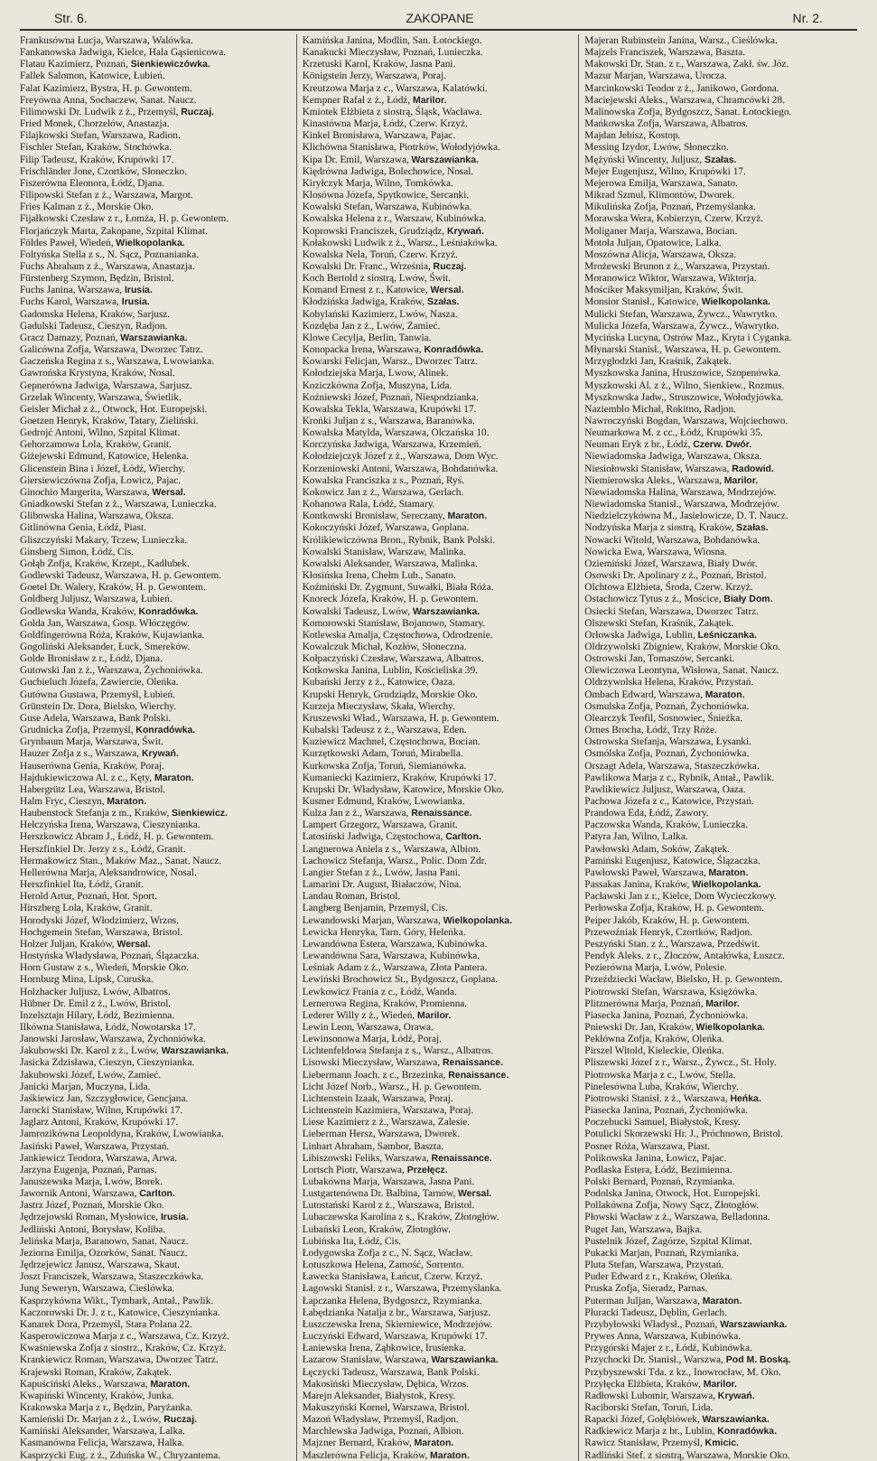Str. 6. ZAKOPANE Nr. 2.
Frankusówna Łucja, Warszawa, Walówka.
Fankanowska Jadwiga, Kielce, Hala Gąsienicowa.
Flatau Kazimierz, Poznań, Sienkiewiczówka.
Fallek Salomon, Katowice, Łubień.
Falat Kazimierz, Bystra, H. p. Gewontem.
Freyówna Anna, Sochaczew, Sanat. Naucz.
Filimowski Dr. Ludwik z ż., Przemyśl, Ruczaj.
Fried Monek, Chorzelów, Anastazja.
Filajkowski Stefan, Warszawa, Radion.
Fischler Stefan, Kraków, Stochówka.
Filip Tadeusz, Kraków, Krupówki 17.
Frischländer Jone, Czortków, Słoneczko.
Fiszerówna Eleonora, Łódź, Djana.
Filipowski Stefan z ż., Warszawa, Margot.
Fries Kalman z ż., Morskie Oko.
Fijałkowski Czesław z r., Łomża, H. p. Gewontem.
Florjańczyk Marta, Zakopane, Szpital Klimat.
Földes Paweł, Wiedeń, Wielkopolanka.
Foltyńska Stella z s., N. Sącz, Poznanianka.
Fuchs Abraham z ż., Warszawa, Anastazja.
Fürstenberg Szymon, Będzin, Bristol.
Fuchs Janina, Warszawa, Irusia.
Fuchs Karol, Warszawa, Irusia.
Gadomska Helena, Kraków, Sarjusz.
Gadulski Tadeusz, Cieszyn, Radjon.
Gracz Damazy, Poznań, Warszawianka.
Galicówna Zofja, Warszawa, Dworzec Tatrz.
Gaczeńska Regina z s., Warszawa, Lwowianka.
Gawrońska Krystyna, Kraków, Nosal.
Gepnerówna Jadwiga, Warszawa, Sarjusz.
Grzelak Wincenty, Warszawa, Świetlik.
Geisler Michał z ż., Otwock, Hot. Europejski.
Goetzen Henryk, Kraków, Tatary, Zieliński.
Gedrojć Antoni, Wilno, Szpital Klimat.
Gehorzamowa Lola, Kraków, Granit.
Giżejewski Edmund, Katowice, Helenka.
Glicenstein Bina i Józef, Łódź, Wierchy.
Giersiewiczówna Zofja, Łowicz, Pajac.
Ginochio Margerita, Warszawa, Wersal.
Gniadkowski Stefan z ż., Warszawa, Lunieczka.
Glibowska Halina, Warszawa, Oksza.
Gitlinówna Genia, Łódź, Piast.
Gliszczyński Makary, Tczew, Lunieczka.
Ginsberg Simon, Łódź, Cis.
Gołąb Zofja, Kraków, Krzept., Kadłubek.
Godlewski Tadeusz, Warszawa, H. p. Gewontem.
Goetel Dr. Walery, Kraków, H. p. Gewontem.
Goldberg Juljusz, Warszawa, Łubień.
Godlewska Wanda, Kraków, Konradówka.
Golda Jan, Warszawa, Gosp. Włóczęgów.
Goldfingerówna Róża, Kraków, Kujawianka.
Gogoliński Aleksander, Łuck, Smereków.
Golde Bronisław z r., Łódź, Djana.
Gutowski Jan z ż., Warszawa, Żychoniówka.
Gucbieluch Józefa, Zawiercie, Oleńka.
Gutówna Gustawa, Przemyśl, Łubień.
Grünstein Dr. Dora, Bielsko, Wierchy.
Guse Adela, Warszawa, Bank Polski.
Grudnicka Zofja, Przemyśl, Konradówka.
Grynbaum Marja, Warszawa, Świt.
Hauzer Zofja z s., Warszawa, Krywań.
Hauserówna Genia, Kraków, Poraj.
Hajdukiewiczowa Al. z c., Kęty, Maraton.
Habergrütz Lea, Warszawa, Bristol.
Halm Fryc, Cieszyn, Maraton.
Haubenstock Stefanja z m., Kraków, Sienkiewicz.
Hełczyńska Irena, Warszawa, Cieszynianka.
Herszkowicz Abram J., Łódź, H. p. Gewontem.
Herszfinkiel Dr. Jerzy z s., Łódź, Granit.
Hermakowicz Stan., Maków Maz., Sanat. Naucz.
Hellerówna Marja, Aleksandrowice, Nosal.
Herszfinkiel Ita, Łódź, Granit.
Herold Artur, Poznań, Hot. Sport.
Hirszberg Lola, Kraków, Granit.
Horodyski Józef, Włodzimierz, Wrzos.
Hochgemein Stefan, Warszawa, Bristol.
Holzer Juljan, Kraków, Wersal.
Hostyńska Władysława, Poznań, Ślązaczka.
Horn Gustaw z s., Wiedeń, Morskie Oko.
Hornburg Mina, Lipsk, Curuśka.
Holzhacker Juljusz, Lwów, Albatros.
Hübner Dr. Emil z ż., Lwów, Bristol.
Inzelsztajn Hilary, Łódź, Bezimienna.
Ilkówna Stanisława, Łódź, Nowotarska 17.
Janowski Jarosław, Warszawa, Żychoniówka.
Jakubowski Dr. Karol z ż., Lwów, Warszawianka.
Jasicka Zdzisława, Cieszyn, Cieszynianka.
Jakubowski Józef, Lwów, Zamieć.
Janicki Marjan, Muczyna, Lida.
Jaśkiewicz Jan, Szczygłowice, Gencjana.
Jarocki Stanisław, Wilno, Krupówki 17.
Jaglarz Antoni, Kraków, Krupówki 17.
Jamrozikówna Leopoldyna, Kraków, Lwowianka.
Jasiński Paweł, Warszawa, Przystań.
Jankiewicz Teodora, Warszawa, Arwa.
Jarzyna Eugenja, Poznań, Parnas.
Januszewska Marja, Lwów, Borek.
Jawornik Antoni, Warszawa, Carlton.
Jastrz Józef, Poznań, Morskie Oko.
Jędrzejowski Roman, Mysłowice, Irusia.
Jedliński Antoni, Borysław, Koliba.
Jelińska Marja, Baranowo, Sanat. Naucz.
Jeziorna Emilja, Ozorków, Sanat. Naucz.
Jędrzejewicz Janusz, Warszawa, Skaut.
Joszt Franciszek, Warszawa, Staszeczkówka.
Jung Seweryn, Warszawa, Cieślówka.
Kasprzykówna Wikt., Tymbark, Antał., Pawlik.
Kaczorowski Dr. J. z r., Katowice, Cieszynianka.
Kanarek Dora, Przemyśl, Stara Polana 22.
Kasperowiczowa Marja z c., Warszawa, Cz. Krzyż.
Kwaśniewska Zofja z siostrz., Kraków, Cz. Krzyż.
Krankiewicz Roman, Warszawa, Dworzec Tatrz.
Krajewski Roman, Kraków, Zakątek.
Kapuściński Aleks., Warszawa, Maraton.
Kwapiński Wincenty, Kraków, Junka.
Krakowska Marja z r., Będzin, Paryżanka.
Kamieński Dr. Marjan z ż., Lwów, Ruczaj.
Kamiński Aleksander, Warszawa, Lalka.
Kasmanówna Felicja, Warszawa, Halka.
Kasprzycki Eug. z ż., Zduńska W., Chryzantema.
Kamińska Janina, Modlin, San. Łotockiego.
Kanakucki Mieczysław, Poznań, Lunieczka.
Krzetuski Karol, Kraków, Jasna Pani.
Königstein Jerzy, Warszawa, Poraj.
Kreutzowa Marja z c., Warszawa, Kalatówki.
Kempner Rafał z ż., Łódź, Marilor.
Kmiotek Elżbieta z siostrą, Śląsk, Wacława.
Kinastówna Marja, Łódź, Czerw. Krzyż.
Kinkel Bronisława, Warszawa, Pajac.
Klichówna Stanisława, Piotrków, Wołodyjówka.
Kipa Dr. Emil, Warszawa, Warszawianka.
Kiędrówna Jadwiga, Bolechowice, Nosal.
Kiryłczyk Marja, Wilno, Tomkówka.
Klosówna Józefa, Spytkowice, Sercanki.
Kowalski Stefan, Warszawa, Kubinówka.
Kowalska Helena z r., Warszaw, Kubinówka.
Koprowski Franciszek, Grudziądz, Krywań.
Kołakowski Ludwik z ż., Warsz., Leśniakówka.
Kowalska Nela, Toruń, Czerw. Krzyż.
Kowalski Dr. Franc., Września, Ruczaj.
Koch Bertold z siostrą, Lwów, Świt.
Komand Ernest z r., Katowice, Wersal.
Kłodzińska Jadwiga, Kraków, Szałas.
Kobylański Kazimierz, Lwów, Nasza.
Kozdęba Jan z ż., Lwów, Zamieć.
Klowe Cecylja, Berlin, Tanwia.
Konopacka Irena, Warszawa, Konradówka.
Kowarski Felicjan, Warsz., Dworzec Tatrz.
Kołodziejska Marja, Lwow, Alinek.
Koziczkówna Zofja, Muszyna, Lida.
Koźniewski Józef, Poznań, Niespodzianka.
Kowalska Tekla, Warszawa, Krupówki 17.
Krońki Juljan z s., Warszawa, Baranówka.
Kowalska Matylda, Warszawa, Olczańska 10.
Korczyńska Jadwiga, Warszawa, Krzemień.
Kołodziejczyk Józef z ż., Warszawa, Dom Wyc.
Korzeniowski Antoni, Warszawa, Bohdanówka.
Kowalska Franciszka z s., Poznań, Ryś.
Kokowicz Jan z ż., Warszawa, Gerlach.
Kohanowa Rala, Łódź, Stamary.
Kontkowski Bronisław, Sereczany, Maraton.
Kokoczyński Józef, Warszawa, Goplana.
Królikiewiczówna Bron., Rybnik, Bank Polski.
Kowalski Stanisław, Warszaw, Malinka.
Kowalski Aleksander, Warszawa, Malinka.
Kłosińska Irena, Chełm Lub., Sanato.
Koźmiński Dr. Zygmunt, Suwałki, Biała Róża.
Knoreck Józefa, Kraków, H. p. Gewontem.
Kowalski Tadeusz, Lwów, Warszawianka.
Komorowski Stanisław, Bojanowo, Stamary.
Kotlewska Amalja, Częstochowa, Odrodzenie.
Kowalczuk Michał, Kozłów, Słoneczna.
Kołpaczyński Czesław, Warszawa, Albatros.
Kotkowska Janina, Lublin, Kościeliska 39.
Kubański Jerzy z ż., Katowice, Oaza.
Krupski Henryk, Grudziądz, Morskie Oko.
Kurzeja Mieczysław, Skała, Wierchy.
Kruszewski Wład., Warszawa, H. p. Gewontem.
Kubalski Tadeusz z ż., Warszawa, Eden.
Kuziewicz Machnel, Częstochowa, Bocian.
Kurzętkowski Adam, Toruń, Mirabella.
Kurkowska Zofja, Toruń, Siemianówka.
Kumaniecki Kazimierz, Kraków, Krupówki 17.
Krupski Dr. Władysław, Katowice, Morskie Oko.
Kusmer Edmund, Kraków, Lwowianka.
Kulza Jan z ż., Warszawa, Renaissance.
Lampert Grzegorz, Warszawa, Granit.
Latosiński Jadwiga, Częstochowa, Carlton.
Langnerowa Aniela z s., Warszawa, Albion.
Lachowicz Stefanja, Warsz., Polic. Dom Zdr.
Langier Stefan z ż., Lwów, Jasna Pani.
Lamarini Dr. August, Białaczów, Nina.
Landau Roman, Bristol.
Langberg Benjamin, Przemyśl, Cis.
Lewandowski Marjan, Warszawa, Wielkopolanka.
Lewicka Henryka, Tarn. Góry, Heleńka.
Lewandówna Estera, Warszawa, Kubinówka.
Lewandówna Sara, Warszawa, Kubinówka.
Leśniak Adam z ż., Warszawa, Złota Pantera.
Lewiński Brochowicz St., Bydgoszcz, Goplana.
Lewkowicz Frania z c., Łódź, Wanda.
Lernerowa Regina, Kraków, Promienna.
Lederer Willy z ż., Wiedeń, Marilor.
Lewin Leon, Warszawa, Orawa.
Lewinsonowa Marja, Łódź, Poraj.
Lichtenfeldowa Stefanja z s., Warsz., Albatros.
Lisowski Mieczysław, Warszawa, Renaissance.
Liebermann Joach. z c., Brzezinka, Renaissance.
Licht Józef Norb., Warsz., H. p. Gewontem.
Lichtenstein Izaak, Warszawa, Poraj.
Lichtenstein Kazimiera, Warszawa, Poraj.
Liese Kazimierz z ż., Warszawa, Zalesie.
Lieberman Hersz, Warszawa, Dworek.
Linhart Abraham, Sambor, Baszta.
Libiszowski Feliks, Warszawa, Renaissance.
Lortsch Piotr, Warszawa, Przełęcz.
Lubakówna Marja, Warszawa, Jasna Pani.
Lustgartenówna Dr. Balbina, Tarnów, Wersal.
Lutostański Karol z ż., Warszawa, Bristol.
Lubaczewska Karolina z s., Kraków, Złotogłów.
Lubański Leon, Kraków, Złotogłów.
Lubińska Ita, Łódź, Cis.
Łodygowska Zofja z c., N. Sącz, Wacław.
Łotuszkowa Helena, Zamość, Sorrento.
Ławecka Stanisława, Łańcut, Czerw. Krzyż.
Łagowski Stanisł. z r., Warszawa, Przemyślanka.
Łapczanka Helena, Bydgoszcz, Rzymianka.
Łabędzianka Natalja z br., Warszawa, Sarjusz.
Łuszczewska Irena, Skierniewice, Modrzejów.
Łuczyński Edward, Warszawa, Krupówki 17.
Łaniewska Irena, Ząbkowice, Irusienka.
Łazarow Stanisław, Warszawa, Warszawianka.
Łęczycki Tadeusz, Warszawa, Bank Polski.
Makosiński Mieczysław, Dębica, Wrzos.
Marejn Aleksander, Białystok, Kresy.
Makuszyński Kornel, Warszawa, Bristol.
Mazoń Władysław, Przemyśl, Radjon.
Marchlewska Jadwiga, Poznań, Albion.
Majzner Bernard, Kraków, Maraton.
Maszlerówna Felicja, Kraków, Maraton.
Majeran Rubinstein Janina, Warsz., Cieślówka.
Majzels Franciszek, Warszawa, Baszta.
Makowski Dr. Stan. z r., Warszawa, Zakł. św. Józ.
Mazur Marjan, Warszawa, Urocza.
Marcinkowski Teodor z ż., Janikowo, Gordona.
Maciejewski Aleks., Warszawa, Chramcówki 28.
Malinowska Zofja, Bydgoszcz, Sanat. Łotockiego.
Mańkowska Zofja, Warszawa, Albatros.
Majdan Jebisz, Kostop.
Messing Izydor, Lwów, Słoneczko.
Mężyński Wincenty, Juljusz, Szałas.
Mejer Eugenjusz, Wilno, Krupówki 17.
Mejerowa Emilja, Warszawa, Sanato.
Mikrad Szmul, Klimontów, Dworek.
Mikulińska Zofja, Poznań, Przemyślanka.
Morawska Wera, Kobierzyn, Czerw. Krzyż.
Moliganer Marja, Warszawa, Bocian.
Motoła Juljan, Opatowice, Lalka.
Moszówna Alicja, Warszawa, Oksza.
Mrożewski Brunon z ż., Warszawa, Przystań.
Moranowicz Wiktor, Warszawa, Wiktorja.
Mościker Maksymiljan, Kraków, Świt.
Monsior Stanisł., Katowice, Wielkopolanka.
Mulicki Stefan, Warszawa, Żywcz., Wawrytko.
Mulicka Józefa, Warszawa, Żywcz., Wawrytko.
Mycińska Lucyna, Ostrów Maz., Kryta i Cyganka.
Młynarski Stanisł., Warszawa, H. p. Gewontem.
Mrzygłodzki Jan, Kraśnik, Zakątek.
Myszkowska Janina, Hruszowice, Szopenówka.
Myszkowski Al. z ż., Wilno, Sienkiew., Rozmus.
Myszkowska Jadw., Struszowice, Wołodyjówka.
Naziemblo Michał, Rokitno, Radjon.
Nawroczyński Bogdan, Warszawa, Wojciechowo.
Neumarkowa M. z cc., Łódź, Krupówki 35.
Neuman Eryk z br., Łódź, Czerw. Dwór.
Niewiadomska Jadwiga, Warszawa, Oksza.
Niesiołowski Stanisław, Warszawa, Radowid.
Niemierowska Aleks., Warszawa, Marilor.
Niewiadomska Halina, Warszawa, Modrzejów.
Niewiadomska Stanisł., Warszawa, Modrzejów.
Niedzielczykówna M., Jasielowicze, D. T. Naucz.
Nodzyńska Marja z siostrą, Kraków, Szałas.
Nowacki Witold, Warszawa, Bohdanówka.
Nowicka Ewa, Warszawa, Wiosna.
Oziemiński Józef, Warszawa, Biały Dwór.
Osowski Dr. Apolinary z ż., Poznań, Bristol.
Olchtowa Elżbieta, Środa, Czerw. Krzyż.
Ostachowicz Tytus z ż., Mościce, Biały Dom.
Osiecki Stefan, Warszawa, Dworzec Tatrz.
Olszewski Stefan, Kraśnik, Zakątek.
Orłowska Jadwiga, Lublin, Leśniczanka.
Oldrzywolski Zbigniew, Kraków, Morskie Oko.
Ostrowski Jan, Tomaszów, Sercanki.
Olewiczowa Leontyna, Wisłowa, Sanat. Naucz.
Oldrzywolska Helena, Kraków, Przystań.
Ombach Edward, Warszawa, Maraton.
Osmulska Zofja, Poznań, Żychoniówka.
Olearczyk Teofil, Sosnowiec, Śnieżka.
Ornes Brocha, Łódź, Trzy Róże.
Ostrowska Stefanja, Warszawa, Łysanki.
Osmólska Zofja, Poznań, Żychoniówka.
Orszagt Adela, Warszawa, Staszeczkówka.
Pawlikowa Marja z c., Rybnik, Antał., Pawlik.
Pawlikiewicz Juljusz, Warszawa, Oaza.
Pachowa Józefa z c., Katowice, Przystań.
Prandowa Eda, Łódź, Zawory.
Paczowska Wanda, Kraków, Lunieczka.
Patyra Jan, Wilno, Lalka.
Pawłowski Adam, Soków, Zakątek.
Pamiński Eugenjusz, Katowice, Ślązaczka.
Pawłowski Paweł, Warszawa, Maraton.
Passakas Janina, Kraków, Wielkopolanka.
Pacławski Jan z r., Kielce, Dom Wycieczkowy.
Perłowska Zofja, Kraków, H. p. Gewontem.
Peiper Jakób, Kraków, H. p. Gewontem.
Przewoźniak Henryk, Czortków, Radjon.
Peszyński Stan. z ż., Warszawa, Przedświt.
Pendyk Aleks. z r., Złoczów, Antałówka, Łuszcz.
Pezierówna Marja, Lwów, Polesie.
Przeździecki Wacław, Bielsko, H. p. Gewontem.
Piotrowski Stefan, Warszawa, Księżówka.
Plitznerówna Marja, Poznań, Marilor.
Piasecka Janina, Poznań, Żychoniówka.
Pniewski Dr. Jan, Kraków, Wielkopolanka.
Pekłówna Zofja, Kraków, Oleńka.
Pirszel Witold, Kieleckie, Oleńka.
Pliszewski Józef z r., Warsz., Żywcz., St. Holy.
Piotrowska Marja z c., Lwów, Stella.
Pinelesówna Luba, Kraków, Wierchy.
Piotrowski Stanisł. z ż., Warszawa, Heńka.
Piasecka Janina, Poznań, Żychoniówka.
Poczebucki Samuel, Białystok, Kresy.
Potulicki Skorzewski Hr. J., Próchnowo, Bristol.
Posner Róża, Warszawa, Piast.
Polikowska Janina, Łowicz, Pajac.
Podlaska Estera, Łódź, Bezimienna.
Polski Bernard, Poznań, Rzymianka.
Podolska Janina, Otwock, Hot. Europejski.
Pollakówna Zofja, Nowy Sącz, Złotogłów.
Płowski Wacław z ż., Warszawa, Belladonna.
Puget Jan, Warszawa, Bajka.
Pustelnik Józef, Zagórze, Szpital Klimat.
Pukacki Marjan, Poznań, Rzymianka.
Pluta Stefan, Warszawa, Przystań.
Puder Edward z r., Kraków, Oleńka.
Pruska Zofja, Sieradz, Parnas.
Puterman Juljan, Warszawa, Maraton.
Płuracki Tadeusz, Dęblin, Gerlach.
Przybyłowski Władysł., Poznań, Warszawianka.
Prywes Anna, Warszawa, Kubinówka.
Przygórski Majer z r., Łódź, Kubinówka.
Przychocki Dr. Stanisł., Warszwa, Pod M. Boską.
Przybyszewski Tda. z kz., Inowrocław, M. Oko.
Przyłęcka Elżbieta, Kraków, Marilor.
Radłowski Lubomir, Warszawa, Krywań.
Raciborski Stefan, Toruń, Lida.
Rapacki Józef, Gołębiówek, Warszawianka.
Radkiewicz Marja z br., Lublin, Konradówka.
Rawicz Stanisław, Przemyśl, Kmicic.
Radliński Stef. z siostrą, Warszawa, Morskie Oko.